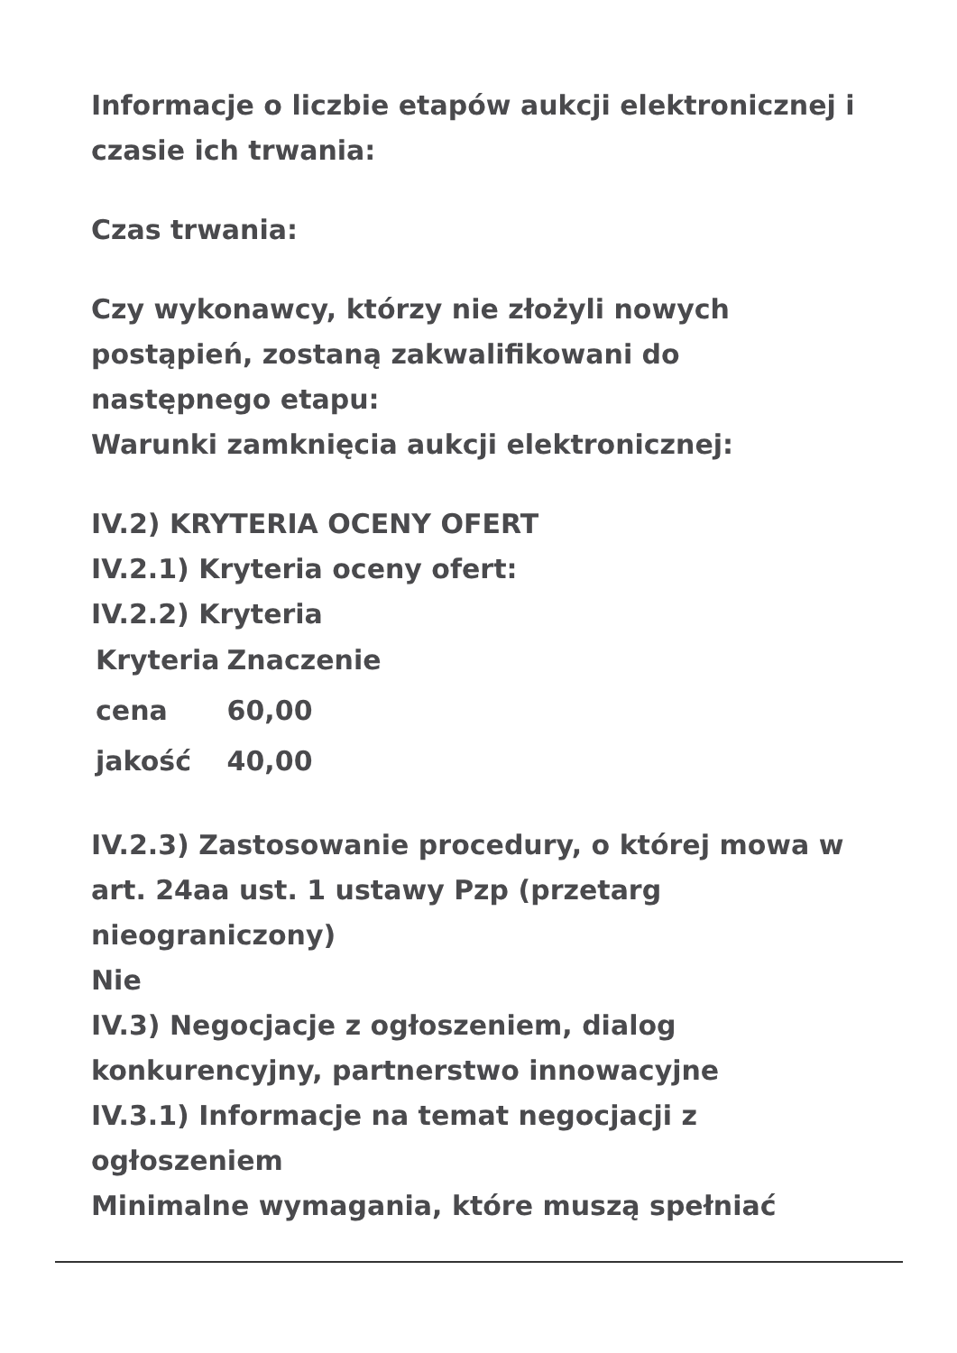Informacje o liczbie etapów aukcji elektronicznej i czasie ich trwania:
Czas trwania:
Czy wykonawcy, którzy nie złożyli nowych postąpień, zostaną zakwalifikowani do następnego etapu:
Warunki zamknięcia aukcji elektronicznej:
IV.2) KRYTERIA OCENY OFERT
IV.2.1) Kryteria oceny ofert:
IV.2.2) Kryteria
| Kryteria | Znaczenie |
| --- | --- |
| cena | 60,00 |
| jakość | 40,00 |
IV.2.3) Zastosowanie procedury, o której mowa w art. 24aa ust. 1 ustawy Pzp (przetarg nieograniczony)
Nie
IV.3) Negocjacje z ogłoszeniem, dialog konkurencyjny, partnerstwo innowacyjne
IV.3.1) Informacje na temat negocjacji z ogłoszeniem
Minimalne wymagania, które muszą spełniać